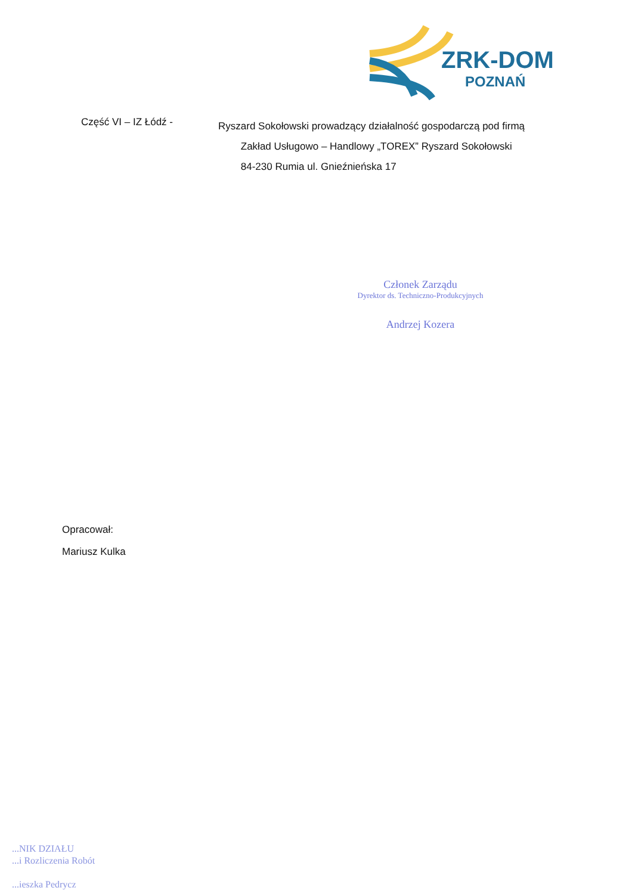ZRK-DOM
POZNAŃ
Część VI – IZ Łódź -
Ryszard Sokołowski prowadzący działalność gospodarczą pod firmą
Zakład Usługowo – Handlowy „TOREX” Ryszard Sokołowski
84-230 Rumia ul. Gnieźnieńska 17
Członek Zarządu
Dyrektor ds. Techniczno-Produkcyjnych
Andrzej Kozera
Opracował:
Mariusz Kulka
...NIK DZIAŁU
...i Rozliczenia Robót
...ieszka Pedrycz